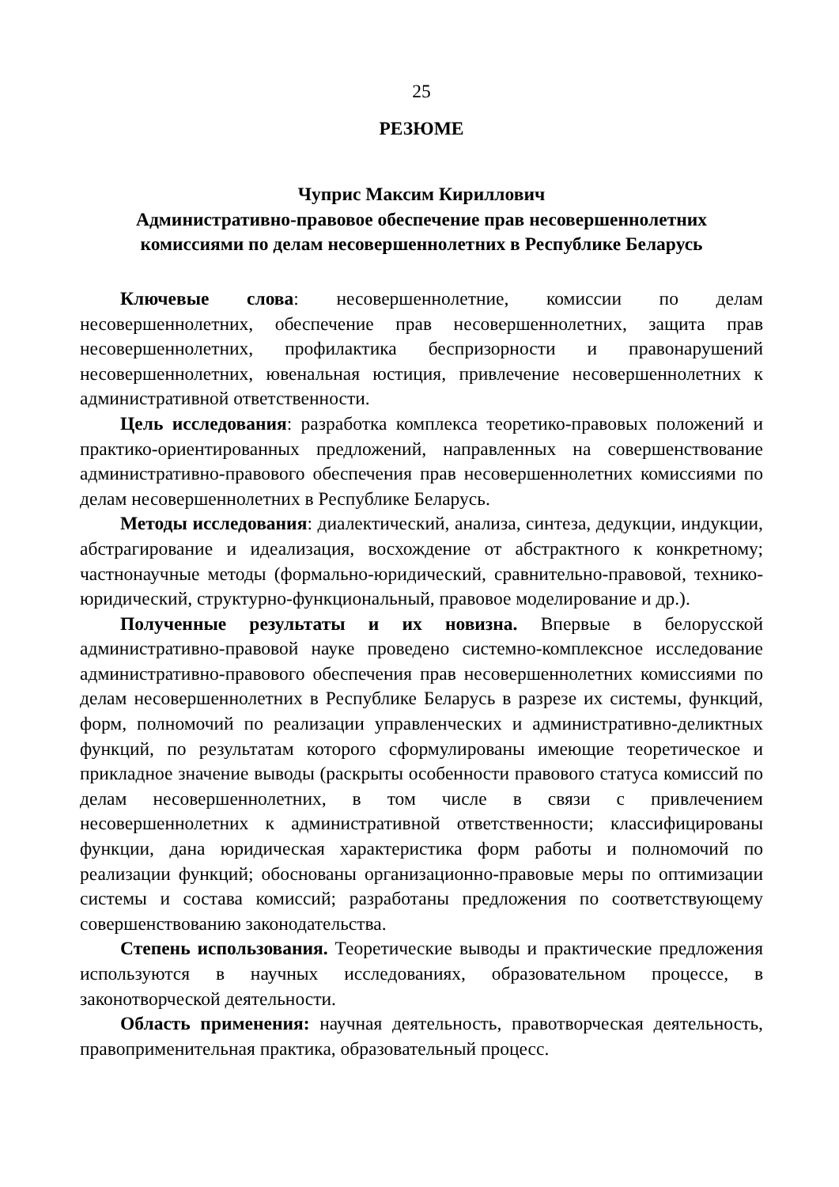25
РЕЗЮМЕ
Чуприс Максим Кириллович
Административно-правовое обеспечение прав несовершеннолетних
комиссиями по делам несовершеннолетних в Республике Беларусь
Ключевые слова: несовершеннолетние, комиссии по делам несовершеннолетних, обеспечение прав несовершеннолетних, защита прав несовершеннолетних, профилактика беспризорности и правонарушений несовершеннолетних, ювенальная юстиция, привлечение несовершеннолетних к административной ответственности.
Цель исследования: разработка комплекса теоретико-правовых положений и практико-ориентированных предложений, направленных на совершенствование административно-правового обеспечения прав несовершеннолетних комиссиями по делам несовершеннолетних в Республике Беларусь.
Методы исследования: диалектический, анализа, синтеза, дедукции, индукции, абстрагирование и идеализация, восхождение от абстрактного к конкретному; частнонаучные методы (формально-юридический, сравнительно-правовой, технико-юридический, структурно-функциональный, правовое моделирование и др.).
Полученные результаты и их новизна. Впервые в белорусской административно-правовой науке проведено системно-комплексное исследование административно-правового обеспечения прав несовершеннолетних комиссиями по делам несовершеннолетних в Республике Беларусь в разрезе их системы, функций, форм, полномочий по реализации управленческих и административно-деликтных функций, по результатам которого сформулированы имеющие теоретическое и прикладное значение выводы (раскрыты особенности правового статуса комиссий по делам несовершеннолетних, в том числе в связи с привлечением несовершеннолетних к административной ответственности; классифицированы функции, дана юридическая характеристика форм работы и полномочий по реализации функций; обоснованы организационно-правовые меры по оптимизации системы и состава комиссий; разработаны предложения по соответствующему совершенствованию законодательства.
Степень использования. Теоретические выводы и практические предложения используются в научных исследованиях, образовательном процессе, в законотворческой деятельности.
Область применения: научная деятельность, правотворческая деятельность, правоприменительная практика, образовательный процесс.